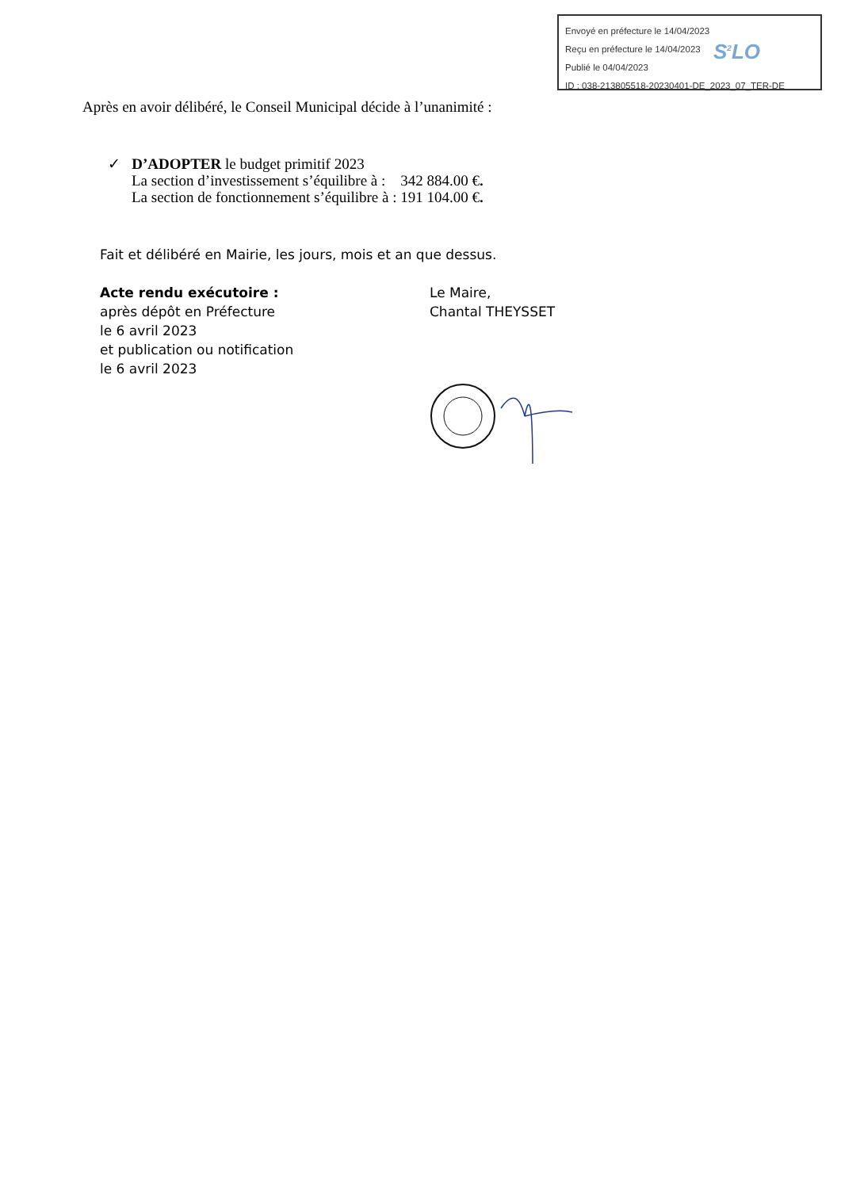Envoyé en préfecture le 14/04/2023
Reçu en préfecture le 14/04/2023
Publié le 04/04/2023
ID : 038-213805518-20230401-DE_2023_07_TER-DE
S<sup>2</sup>LO
Après en avoir délibéré, le Conseil Municipal décide à l’unanimité :
✓ D’ADOPTER le budget primitif 2023
La section d’investissement s’équilibre à : 342 884.00 €.
La section de fonctionnement s’équilibre à : 191 104.00 €.
Fait et délibéré en Mairie, les jours, mois et an que dessus.
Acte rendu exécutoire :
après dépôt en Préfecture
le 6 avril 2023
et publication ou notification
le 6 avril 2023
Le Maire,
Chantal THEYSSET